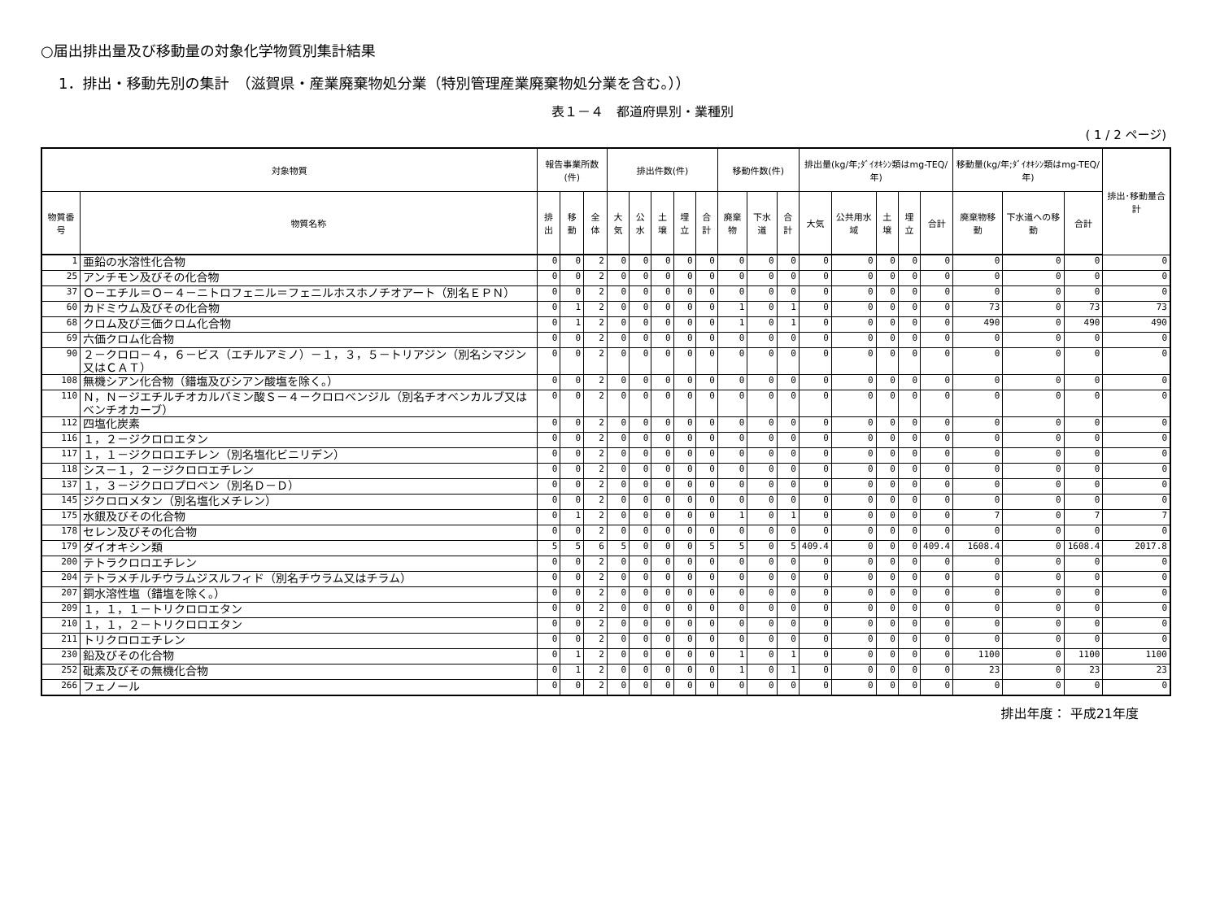○届出排出量及び移動量の対象化学物質別集計結果
1．排出・移動先別の集計　（滋賀県・産業廃棄物処分業（特別管理産業廃棄物処分業を含む。））
表１－４　都道府県別・業種別
( 1 / 2 ページ)
| 対象物質 | | 報告事業所数(件) | | | 排出件数(件) | | | | | 移動件数(件) | | | 排出量(kg/年;ﾀﾞｲｵｷｼﾝ類はmg-TEQ/年) | | | | | 移動量(kg/年;ﾀﾞｲｵｷｼﾝ類はmg-TEQ/年) | | | 排出･移動量合計 |
| --- | --- | --- | --- | --- | --- | --- | --- | --- | --- | --- | --- | --- | --- | --- | --- | --- | --- | --- | --- | --- | --- |
| 物質番号 | 物質名称 | 排出 | 移動 | 全体 | 大気 | 公水 | 土壌 | 埋立 | 合計 | 廃棄物 | 下水道 | 合計 | 大気 | 公共用水域 | 土壌 | 埋立 | 合計 | 廃棄物移動 | 下水道への移動 | 合計 | |
| 1 | 亜鉛の水溶性化合物 | 0 | 0 | 2 | 0 | 0 | 0 | 0 | 0 | 0 | 0 | 0 | 0 | 0 | 0 | 0 | 0 | 0 | 0 | 0 | 0 |
| 25 | アンチモン及びその化合物 | 0 | 0 | 2 | 0 | 0 | 0 | 0 | 0 | 0 | 0 | 0 | 0 | 0 | 0 | 0 | 0 | 0 | 0 | 0 | 0 |
| 37 | Ｏ－エチル＝Ｏ－４－ニトロフェニル＝フェニルホスホノチオアート（別名ＥＰＮ） | 0 | 0 | 2 | 0 | 0 | 0 | 0 | 0 | 0 | 0 | 0 | 0 | 0 | 0 | 0 | 0 | 0 | 0 | 0 | 0 |
| 60 | カドミウム及びその化合物 | 0 | 1 | 2 | 0 | 0 | 0 | 0 | 0 | 1 | 0 | 1 | 0 | 0 | 0 | 0 | 0 | 73 | 0 | 73 | 73 |
| 68 | クロム及び三価クロム化合物 | 0 | 1 | 2 | 0 | 0 | 0 | 0 | 0 | 1 | 0 | 1 | 0 | 0 | 0 | 0 | 0 | 490 | 0 | 490 | 490 |
| 69 | 六価クロム化合物 | 0 | 0 | 2 | 0 | 0 | 0 | 0 | 0 | 0 | 0 | 0 | 0 | 0 | 0 | 0 | 0 | 0 | 0 | 0 | 0 |
| 90 | ２－クロロ－４，６－ビス（エチルアミノ）－１，３，５－トリアジン（別名シマジン又はＣＡＴ） | 0 | 0 | 2 | 0 | 0 | 0 | 0 | 0 | 0 | 0 | 0 | 0 | 0 | 0 | 0 | 0 | 0 | 0 | 0 | 0 |
| 108 | 無機シアン化合物（錯塩及びシアン酸塩を除く。） | 0 | 0 | 2 | 0 | 0 | 0 | 0 | 0 | 0 | 0 | 0 | 0 | 0 | 0 | 0 | 0 | 0 | 0 | 0 | 0 |
| 110 | Ｎ，Ｎ－ジエチルチオカルバミン酸Ｓ－４－クロロベンジル（別名チオベンカルブ又はベンチオカーブ） | 0 | 0 | 2 | 0 | 0 | 0 | 0 | 0 | 0 | 0 | 0 | 0 | 0 | 0 | 0 | 0 | 0 | 0 | 0 | 0 |
| 112 | 四塩化炭素 | 0 | 0 | 2 | 0 | 0 | 0 | 0 | 0 | 0 | 0 | 0 | 0 | 0 | 0 | 0 | 0 | 0 | 0 | 0 | 0 |
| 116 | １，２－ジクロロエタン | 0 | 0 | 2 | 0 | 0 | 0 | 0 | 0 | 0 | 0 | 0 | 0 | 0 | 0 | 0 | 0 | 0 | 0 | 0 | 0 |
| 117 | １，１－ジクロロエチレン（別名塩化ビニリデン） | 0 | 0 | 2 | 0 | 0 | 0 | 0 | 0 | 0 | 0 | 0 | 0 | 0 | 0 | 0 | 0 | 0 | 0 | 0 | 0 |
| 118 | シス－１，２－ジクロロエチレン | 0 | 0 | 2 | 0 | 0 | 0 | 0 | 0 | 0 | 0 | 0 | 0 | 0 | 0 | 0 | 0 | 0 | 0 | 0 | 0 |
| 137 | １，３－ジクロロプロペン（別名Ｄ－Ｄ） | 0 | 0 | 2 | 0 | 0 | 0 | 0 | 0 | 0 | 0 | 0 | 0 | 0 | 0 | 0 | 0 | 0 | 0 | 0 | 0 |
| 145 | ジクロロメタン（別名塩化メチレン） | 0 | 0 | 2 | 0 | 0 | 0 | 0 | 0 | 0 | 0 | 0 | 0 | 0 | 0 | 0 | 0 | 0 | 0 | 0 | 0 |
| 175 | 水銀及びその化合物 | 0 | 1 | 2 | 0 | 0 | 0 | 0 | 0 | 1 | 0 | 1 | 0 | 0 | 0 | 0 | 0 | 7 | 0 | 7 | 7 |
| 178 | セレン及びその化合物 | 0 | 0 | 2 | 0 | 0 | 0 | 0 | 0 | 0 | 0 | 0 | 0 | 0 | 0 | 0 | 0 | 0 | 0 | 0 | 0 |
| 179 | ダイオキシン類 | 5 | 5 | 6 | 5 | 0 | 0 | 0 | 5 | 5 | 0 | 5 | 409.4 | 0 | 0 | 0 | 409.4 | 1608.4 | 0 | 1608.4 | 2017.8 |
| 200 | テトラクロロエチレン | 0 | 0 | 2 | 0 | 0 | 0 | 0 | 0 | 0 | 0 | 0 | 0 | 0 | 0 | 0 | 0 | 0 | 0 | 0 | 0 |
| 204 | テトラメチルチウラムジスルフィド（別名チウラム又はチラム） | 0 | 0 | 2 | 0 | 0 | 0 | 0 | 0 | 0 | 0 | 0 | 0 | 0 | 0 | 0 | 0 | 0 | 0 | 0 | 0 |
| 207 | 銅水溶性塩（錯塩を除く。） | 0 | 0 | 2 | 0 | 0 | 0 | 0 | 0 | 0 | 0 | 0 | 0 | 0 | 0 | 0 | 0 | 0 | 0 | 0 | 0 |
| 209 | １，１，１－トリクロロエタン | 0 | 0 | 2 | 0 | 0 | 0 | 0 | 0 | 0 | 0 | 0 | 0 | 0 | 0 | 0 | 0 | 0 | 0 | 0 | 0 |
| 210 | １，１，２－トリクロロエタン | 0 | 0 | 2 | 0 | 0 | 0 | 0 | 0 | 0 | 0 | 0 | 0 | 0 | 0 | 0 | 0 | 0 | 0 | 0 | 0 |
| 211 | トリクロロエチレン | 0 | 0 | 2 | 0 | 0 | 0 | 0 | 0 | 0 | 0 | 0 | 0 | 0 | 0 | 0 | 0 | 0 | 0 | 0 | 0 |
| 230 | 鉛及びその化合物 | 0 | 1 | 2 | 0 | 0 | 0 | 0 | 0 | 1 | 0 | 1 | 0 | 0 | 0 | 0 | 0 | 1100 | 0 | 1100 | 1100 |
| 252 | 砒素及びその無機化合物 | 0 | 1 | 2 | 0 | 0 | 0 | 0 | 0 | 1 | 0 | 1 | 0 | 0 | 0 | 0 | 0 | 23 | 0 | 23 | 23 |
| 266 | フェノール | 0 | 0 | 2 | 0 | 0 | 0 | 0 | 0 | 0 | 0 | 0 | 0 | 0 | 0 | 0 | 0 | 0 | 0 | 0 | 0 |
排出年度： 平成21年度